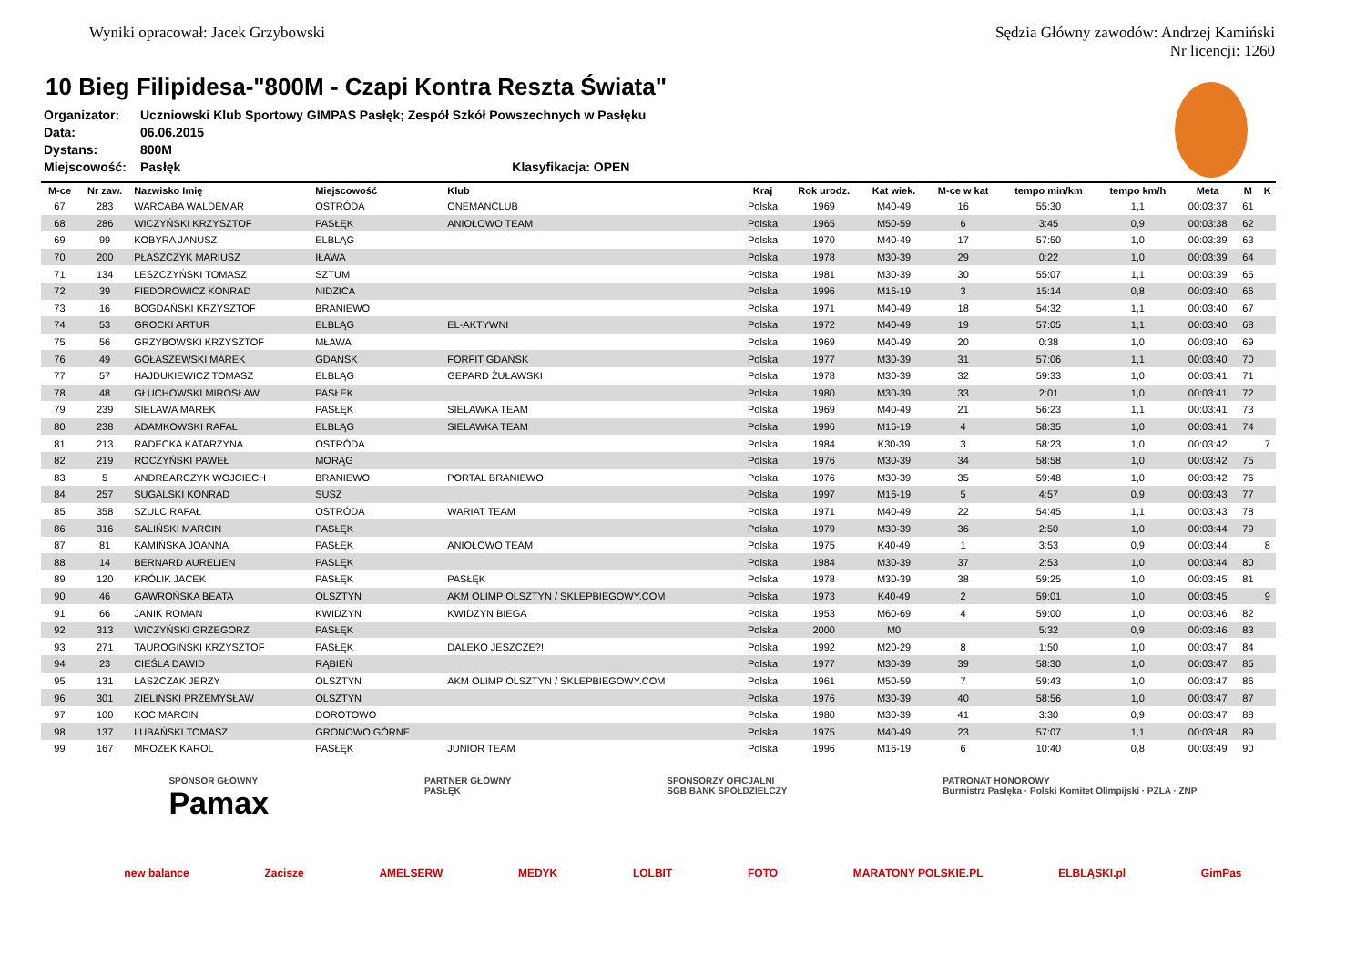Wyniki opracował: Jacek Grzybowski
Sędzia Główny zawodów: Andrzej Kamiński
Nr licencji: 1260
10 Bieg Filipidesa-"800M - Czapi Kontra Reszta Świata"
Organizator: Uczniowski Klub Sportowy GIMPAS Pasłęk; Zespół Szkół Powszechnych w Pasłęku
Data: 06.06.2015
Dystans: 800M
Miejscowość: Pasłęk Klasyfikacja: OPEN
| M-ce | Nr zaw. | Nazwisko Imię | Miejscowość | Klub | Kraj | Rok urodz. | Kat wiek. | M-ce w kat | tempo min/km | tempo km/h | Meta | M | K |
| --- | --- | --- | --- | --- | --- | --- | --- | --- | --- | --- | --- | --- | --- |
| 67 | 283 | WARCABA WALDEMAR | OSTRÓDA | ONEMANCLUB | Polska | 1969 | M40-49 | 16 | 55:30 | 1,1 | 00:03:37 | 61 | |
| 68 | 286 | WICZYŃSKI KRZYSZTOF | PASŁĘK | ANIOŁOWO TEAM | Polska | 1965 | M50-59 | 6 | 3:45 | 0,9 | 00:03:38 | 62 | |
| 69 | 99 | KOBYRA JANUSZ | ELBLĄG | | Polska | 1970 | M40-49 | 17 | 57:50 | 1,0 | 00:03:39 | 63 | |
| 70 | 200 | PŁASZCZYK MARIUSZ | IŁAWA | | Polska | 1978 | M30-39 | 29 | 0:22 | 1,0 | 00:03:39 | 64 | |
| 71 | 134 | LESZCZYŃSKI TOMASZ | SZTUM | | Polska | 1981 | M30-39 | 30 | 55:07 | 1,1 | 00:03:39 | 65 | |
| 72 | 39 | FIEDOROWICZ KONRAD | NIDZICA | | Polska | 1996 | M16-19 | 3 | 15:14 | 0,8 | 00:03:40 | 66 | |
| 73 | 16 | BOGDAŃSKI KRZYSZTOF | BRANIEWO | | Polska | 1971 | M40-49 | 18 | 54:32 | 1,1 | 00:03:40 | 67 | |
| 74 | 53 | GROCKI ARTUR | ELBLĄG | EL-AKTYWNI | Polska | 1972 | M40-49 | 19 | 57:05 | 1,1 | 00:03:40 | 68 | |
| 75 | 56 | GRZYBOWSKI KRZYSZTOF | MŁAWA | | Polska | 1969 | M40-49 | 20 | 0:38 | 1,0 | 00:03:40 | 69 | |
| 76 | 49 | GOŁASZEWSKI MAREK | GDAŃSK | FORFIT GDAŃSK | Polska | 1977 | M30-39 | 31 | 57:06 | 1,1 | 00:03:40 | 70 | |
| 77 | 57 | HAJDUKIEWICZ TOMASZ | ELBLĄG | GEPARD ŻUŁAWSKI | Polska | 1978 | M30-39 | 32 | 59:33 | 1,0 | 00:03:41 | 71 | |
| 78 | 48 | GŁUCHOWSKI MIROSŁAW | PASŁEK | | Polska | 1980 | M30-39 | 33 | 2:01 | 1,0 | 00:03:41 | 72 | |
| 79 | 239 | SIELAWA MAREK | PASŁĘK | SIELAWKA TEAM | Polska | 1969 | M40-49 | 21 | 56:23 | 1,1 | 00:03:41 | 73 | |
| 80 | 238 | ADAMKOWSKI RAFAŁ | ELBLĄG | SIELAWKA TEAM | Polska | 1996 | M16-19 | 4 | 58:35 | 1,0 | 00:03:41 | 74 | |
| 81 | 213 | RADECKA KATARZYNA | OSTRÓDA | | Polska | 1984 | K30-39 | 3 | 58:23 | 1,0 | 00:03:42 | | 7 |
| 82 | 219 | ROCZYŃSKI PAWEŁ | MORĄG | | Polska | 1976 | M30-39 | 34 | 58:58 | 1,0 | 00:03:42 | 75 | |
| 83 | 5 | ANDREARCZYK WOJCIECH | BRANIEWO | PORTAL BRANIEWO | Polska | 1976 | M30-39 | 35 | 59:48 | 1,0 | 00:03:42 | 76 | |
| 84 | 257 | SUGALSKI KONRAD | SUSZ | | Polska | 1997 | M16-19 | 5 | 4:57 | 0,9 | 00:03:43 | 77 | |
| 85 | 358 | SZULC RAFAŁ | OSTRÓDA | WARIAT TEAM | Polska | 1971 | M40-49 | 22 | 54:45 | 1,1 | 00:03:43 | 78 | |
| 86 | 316 | SALIŃSKI MARCIN | PASŁĘK | | Polska | 1979 | M30-39 | 36 | 2:50 | 1,0 | 00:03:44 | 79 | |
| 87 | 81 | KAMIŃSKA JOANNA | PASŁĘK | ANIOŁOWO TEAM | Polska | 1975 | K40-49 | 1 | 3:53 | 0,9 | 00:03:44 | | 8 |
| 88 | 14 | BERNARD AURELIEN | PASLĘK | | Polska | 1984 | M30-39 | 37 | 2:53 | 1,0 | 00:03:44 | 80 | |
| 89 | 120 | KRÓLIK JACEK | PASŁĘK | PASŁĘK | Polska | 1978 | M30-39 | 38 | 59:25 | 1,0 | 00:03:45 | 81 | |
| 90 | 46 | GAWROŃSKA BEATA | OLSZTYN | AKM OLIMP OLSZTYN / SKLEPBIEGOWY.COM | Polska | 1973 | K40-49 | 2 | 59:01 | 1,0 | 00:03:45 | | 9 |
| 91 | 66 | JANIK ROMAN | KWIDZYN | KWIDZYN BIEGA | Polska | 1953 | M60-69 | 4 | 59:00 | 1,0 | 00:03:46 | 82 | |
| 92 | 313 | WICZYŃSKI GRZEGORZ | PASŁĘK | | Polska | 2000 | M0 | | 5:32 | 0,9 | 00:03:46 | 83 | |
| 93 | 271 | TAUROGIŃSKI KRZYSZTOF | PASŁĘK | DALEKO JESZCZE?! | Polska | 1992 | M20-29 | 8 | 1:50 | 1,0 | 00:03:47 | 84 | |
| 94 | 23 | CIEŚLA DAWID | RĄBIEŃ | | Polska | 1977 | M30-39 | 39 | 58:30 | 1,0 | 00:03:47 | 85 | |
| 95 | 131 | LASZCZAK JERZY | OLSZTYN | AKM OLIMP OLSZTYN / SKLEPBIEGOWY.COM | Polska | 1961 | M50-59 | 7 | 59:43 | 1,0 | 00:03:47 | 86 | |
| 96 | 301 | ZIELIŃSKI PRZEMYSŁAW | OLSZTYN | | Polska | 1976 | M30-39 | 40 | 58:56 | 1,0 | 00:03:47 | 87 | |
| 97 | 100 | KOC MARCIN | DOROTOWO | | Polska | 1980 | M30-39 | 41 | 3:30 | 0,9 | 00:03:47 | 88 | |
| 98 | 137 | LUBAŃSKI TOMASZ | GRONOWO GÓRNE | | Polska | 1975 | M40-49 | 23 | 57:07 | 1,1 | 00:03:48 | 89 | |
| 99 | 167 | MROZEK KAROL | PASŁĘK | JUNIOR TEAM | Polska | 1996 | M16-19 | 6 | 10:40 | 0,8 | 00:03:49 | 90 | |
SPONSOR GŁÓWNY
Pamax PARTNER GŁÓWNY
PASŁĘK SPONSORZY OFICJALNI
SGB BANK SPÓŁDZIELCZY PATRONAT HONOROWY
Burmistrz Pasłęka · Polski Komitet Olimpijski · PZLA · ZNP
new balance Zacisze AMELSERW MEDYK LOLBIT FOTO MARATONY POLSKIE.PL ELBLĄSKI.pl GimPas